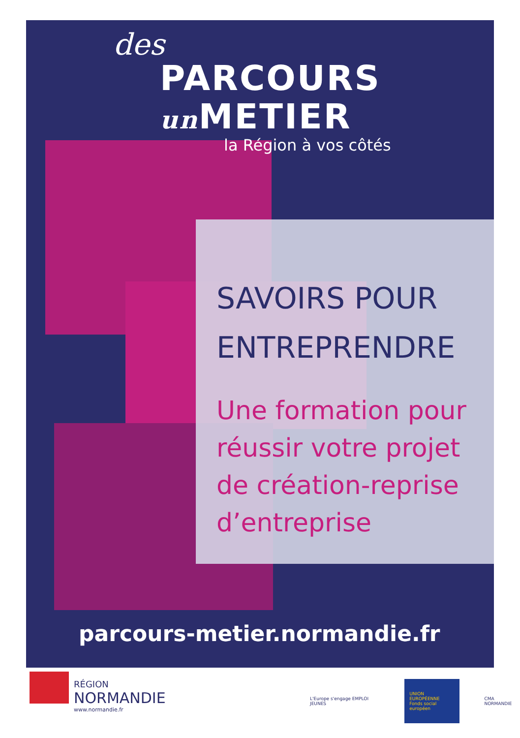des
PARCOURS
un METIER
la Région à vos côtés
SAVOIRS POUR
ENTREPRENDRE
Une formation pour réussir votre projet de création-reprise d’entreprise
parcours-metier.normandie.fr
RÉGION
NORMANDIE
www.normandie.fr
L'Europe s'engage EMPLOI JEUNES
UNION EUROPÉENNE
Fonds social européen
CMA NORMANDIE